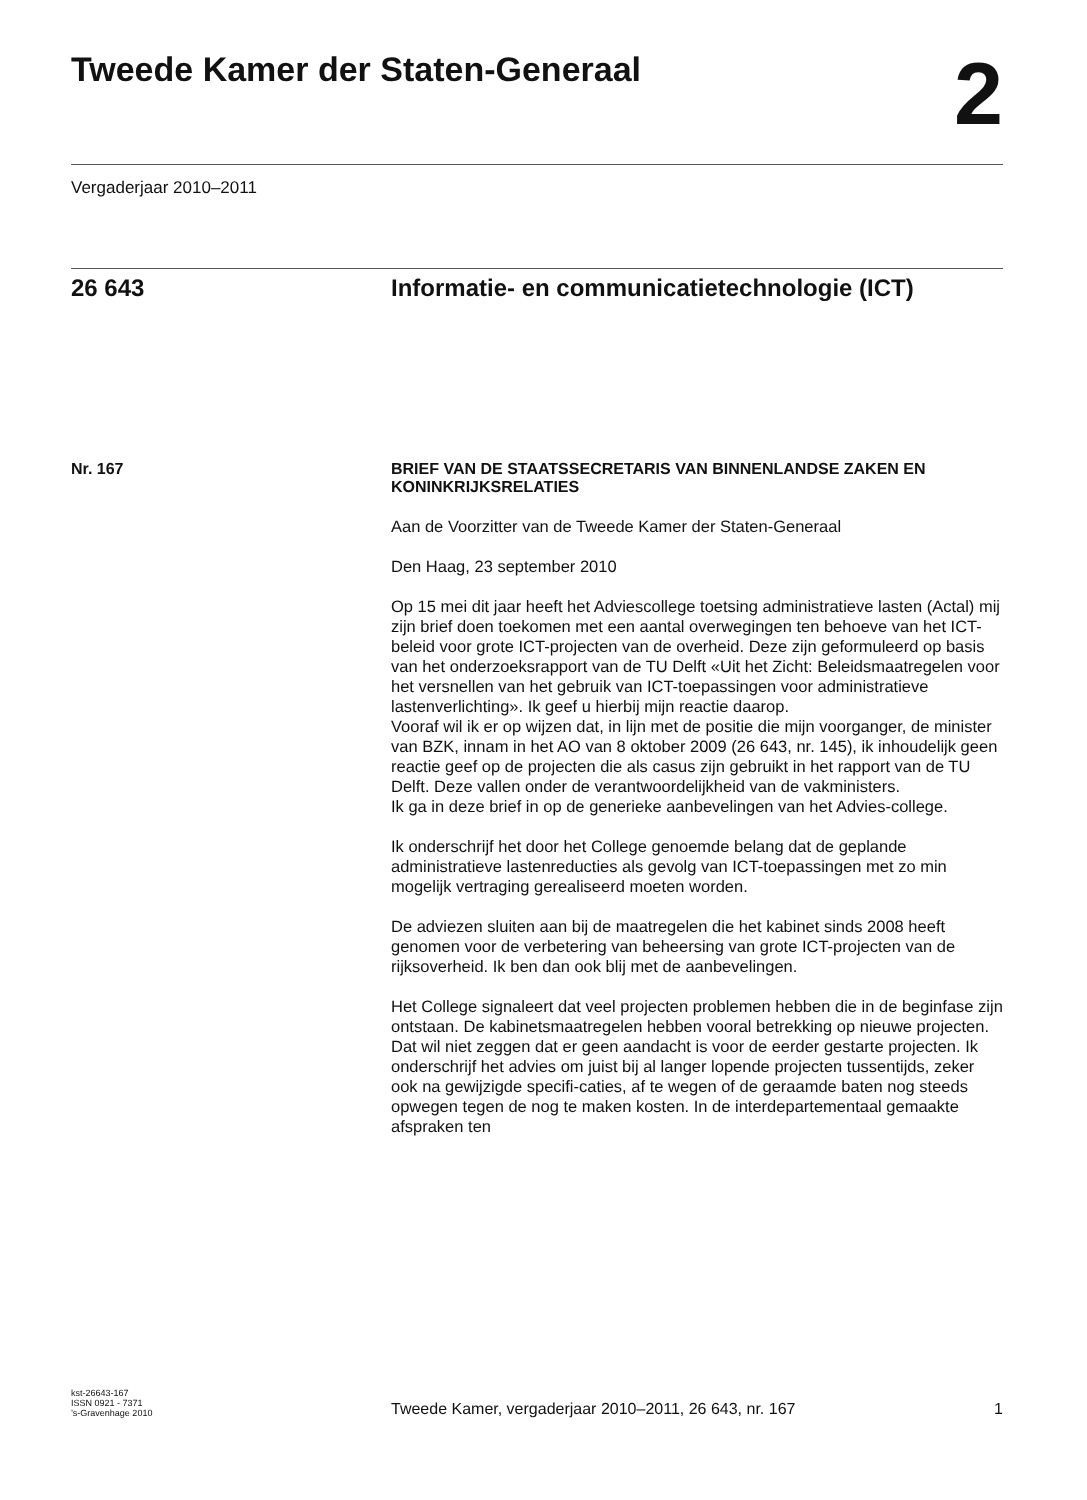Tweede Kamer der Staten-Generaal 2
Vergaderjaar 2010–2011
26 643 Informatie- en communicatietechnologie (ICT)
Nr. 167
BRIEF VAN DE STAATSSECRETARIS VAN BINNENLANDSE ZAKEN EN KONINKRIJKSRELATIES
Aan de Voorzitter van de Tweede Kamer der Staten-Generaal
Den Haag, 23 september 2010
Op 15 mei dit jaar heeft het Adviescollege toetsing administratieve lasten (Actal) mij zijn brief doen toekomen met een aantal overwegingen ten behoeve van het ICT-beleid voor grote ICT-projecten van de overheid. Deze zijn geformuleerd op basis van het onderzoeksrapport van de TU Delft «Uit het Zicht: Beleidsmaatregelen voor het versnellen van het gebruik van ICT-toepassingen voor administratieve lastenverlichting». Ik geef u hierbij mijn reactie daarop.
Vooraf wil ik er op wijzen dat, in lijn met de positie die mijn voorganger, de minister van BZK, innam in het AO van 8 oktober 2009 (26 643, nr. 145), ik inhoudelijk geen reactie geef op de projecten die als casus zijn gebruikt in het rapport van de TU Delft. Deze vallen onder de verantwoordelijkheid van de vakministers.
Ik ga in deze brief in op de generieke aanbevelingen van het Advies-college.
Ik onderschrijf het door het College genoemde belang dat de geplande administratieve lastenreducties als gevolg van ICT-toepassingen met zo min mogelijk vertraging gerealiseerd moeten worden.
De adviezen sluiten aan bij de maatregelen die het kabinet sinds 2008 heeft genomen voor de verbetering van beheersing van grote ICT-projecten van de rijksoverheid. Ik ben dan ook blij met de aanbevelingen.
Het College signaleert dat veel projecten problemen hebben die in de beginfase zijn ontstaan. De kabinetsmaatregelen hebben vooral betrekking op nieuwe projecten. Dat wil niet zeggen dat er geen aandacht is voor de eerder gestarte projecten. Ik onderschrijf het advies om juist bij al langer lopende projecten tussentijds, zeker ook na gewijzigde specifi-caties, af te wegen of de geraamde baten nog steeds opwegen tegen de nog te maken kosten. In de interdepartementaal gemaakte afspraken ten
kst-26643-167
ISSN 0921 - 7371
’s-Gravenhage 2010
Tweede Kamer, vergaderjaar 2010–2011, 26 643, nr. 167
1